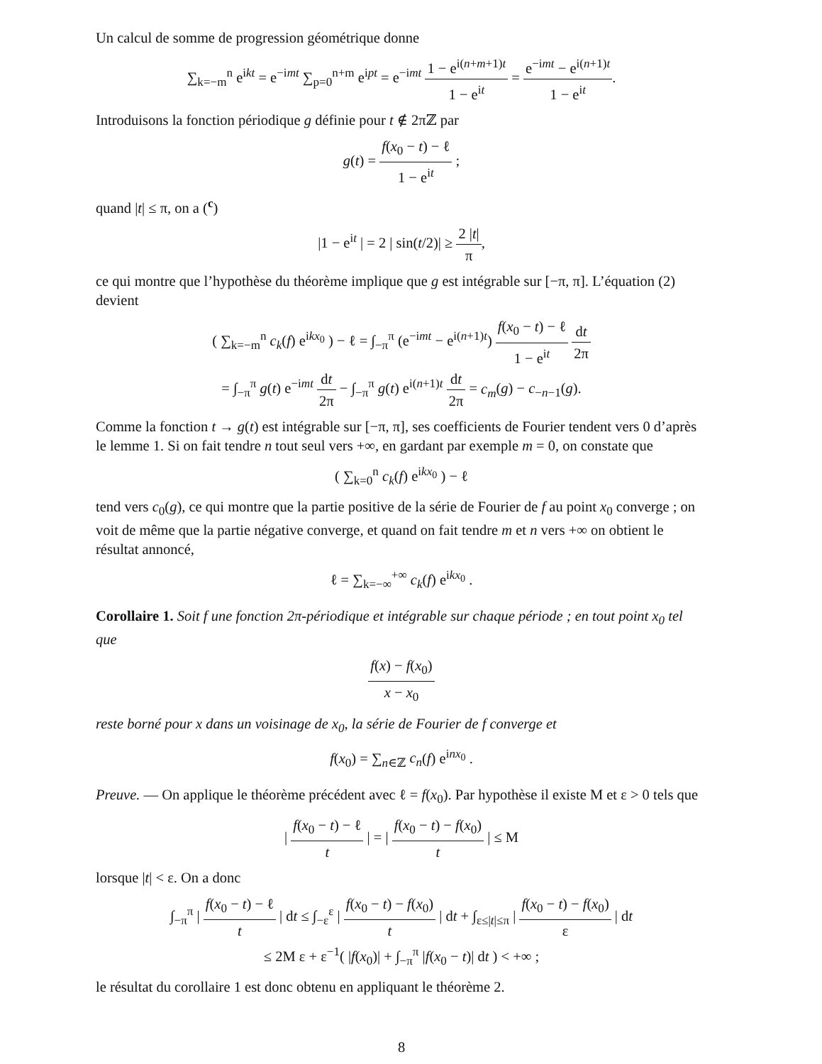Un calcul de somme de progression géométrique donne
∑<sub>k=−m</sub><sup>n</sup> e<sup>ikt</sup> = e<sup>−imt</sup> ∑<sub>p=0</sub><sup>n+m</sup> e<sup>ipt</sup> = e<sup>−imt</sup> 1 − e<sup>i(n+m+1)t</sup> 1 − e<sup>it</sup> = e<sup>−imt</sup> − e<sup>i(n+1)t</sup> 1 − e<sup>it</sup>.
Introduisons la fonction périodique g définie pour t ∉ 2πℤ par
g(t) = f(x<sub>0</sub> − t) − ℓ 1 − e<sup>it</sup> ;
quand |t| ≤ π, on a (<sup>c</sup>)
|1 − e<sup>it</sup> | = 2 | sin(t/2)| ≥ 2 |t| π,
ce qui montre que l’hypothèse du théorème implique que g est intégrable sur [−π, π]. L’équation (2) devient
( ∑<sub>k=−m</sub><sup>n</sup> c<sub>k</sub>(f) e<sup>ikx<sub>0</sub></sup> ) − ℓ = ∫<sub>−π</sub><sup>π</sup> (e<sup>−imt</sup> − e<sup>i(n+1)t</sup>) f(x<sub>0</sub> − t) − ℓ 1 − e<sup>it</sup> dt 2π
= ∫<sub>−π</sub><sup>π</sup> g(t) e<sup>−imt</sup> dt 2π − ∫<sub>−π</sub><sup>π</sup> g(t) e<sup>i(n+1)t</sup> dt 2π = c<sub>m</sub>(g) − c<sub>−n−1</sub>(g).
Comme la fonction t → g(t) est intégrable sur [−π, π], ses coefficients de Fourier tendent vers 0 d’après le lemme 1. Si on fait tendre n tout seul vers +∞, en gardant par exemple m = 0, on constate que
( ∑<sub>k=0</sub><sup>n</sup> c<sub>k</sub>(f) e<sup>ikx<sub>0</sub></sup> ) − ℓ
tend vers c<sub>0</sub>(g), ce qui montre que la partie positive de la série de Fourier de f au point x<sub>0</sub> converge ; on voit de même que la partie négative converge, et quand on fait tendre m et n vers +∞ on obtient le résultat annoncé,
ℓ = ∑<sub>k=−∞</sub><sup>+∞</sup> c<sub>k</sub>(f) e<sup>ikx<sub>0</sub></sup> .
Corollaire 1. Soit f une fonction 2π-périodique et intégrable sur chaque période ; en tout point x<sub>0</sub> tel que
f(x) − f(x<sub>0</sub>) x − x<sub>0</sub>
reste borné pour x dans un voisinage de x<sub>0</sub>, la série de Fourier de f converge et
f(x<sub>0</sub>) = ∑<sub>n∈ℤ</sub> c<sub>n</sub>(f) e<sup>inx<sub>0</sub></sup> .
Preuve. — On applique le théorème précédent avec ℓ = f(x<sub>0</sub>). Par hypothèse il existe M et ε > 0 tels que
| f(x<sub>0</sub> − t) − ℓ t | = | f(x<sub>0</sub> − t) − f(x<sub>0</sub>) t | ≤ M
lorsque |t| < ε. On a donc
∫<sub>−π</sub><sup>π</sup> | f(x<sub>0</sub> − t) − ℓ t | dt ≤ ∫<sub>−ε</sub><sup>ε</sup> | f(x<sub>0</sub> − t) − f(x<sub>0</sub>) t | dt + ∫<sub>ε≤|t|≤π</sub> | f(x<sub>0</sub> − t) − f(x<sub>0</sub>) ε | dt
≤ 2M ε + ε<sup>−1</sup>( |f(x<sub>0</sub>)| + ∫<sub>−π</sub><sup>π</sup> |f(x<sub>0</sub> − t)| dt ) < +∞ ;
le résultat du corollaire 1 est donc obtenu en appliquant le théorème 2.
8